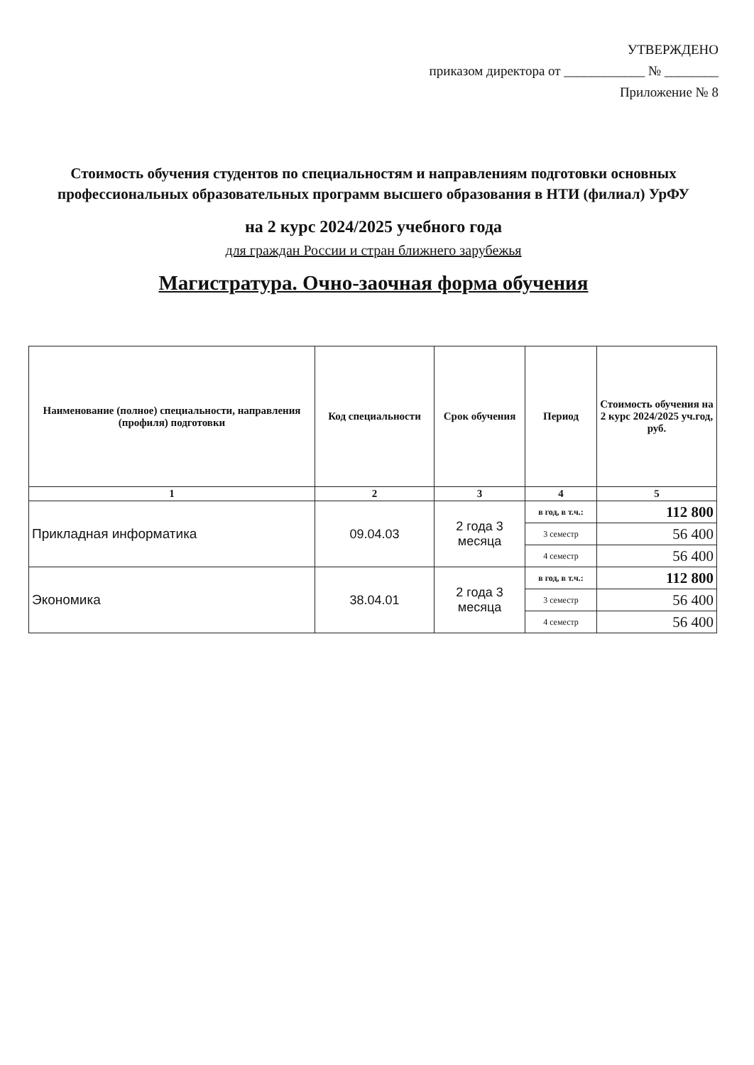УТВЕРЖДЕНО
приказом директора от ____________ № ________
Приложение № 8
Стоимость обучения студентов по специальностям и направлениям подготовки основных профессиональных образовательных программ высшего образования в НТИ (филиал) УрФУ
на 2 курс 2024/2025 учебного года
для граждан России и стран ближнего зарубежья
Магистратура. Очно-заочная форма обучения
| Наименование (полное) специальности, направления (профиля) подготовки | Код специальности | Срок обучения | Период | Стоимость обучения на 2 курс 2024/2025 уч.год, руб. |
| --- | --- | --- | --- | --- |
| 1 | 2 | 3 | 4 | 5 |
| Прикладная информатика | 09.04.03 | 2 года 3 месяца | в год, в т.ч.: | 112 800 |
| | | | 3 семестр | 56 400 |
| | | | 4 семестр | 56 400 |
| Экономика | 38.04.01 | 2 года 3 месяца | в год, в т.ч.: | 112 800 |
| | | | 3 семестр | 56 400 |
| | | | 4 семестр | 56 400 |